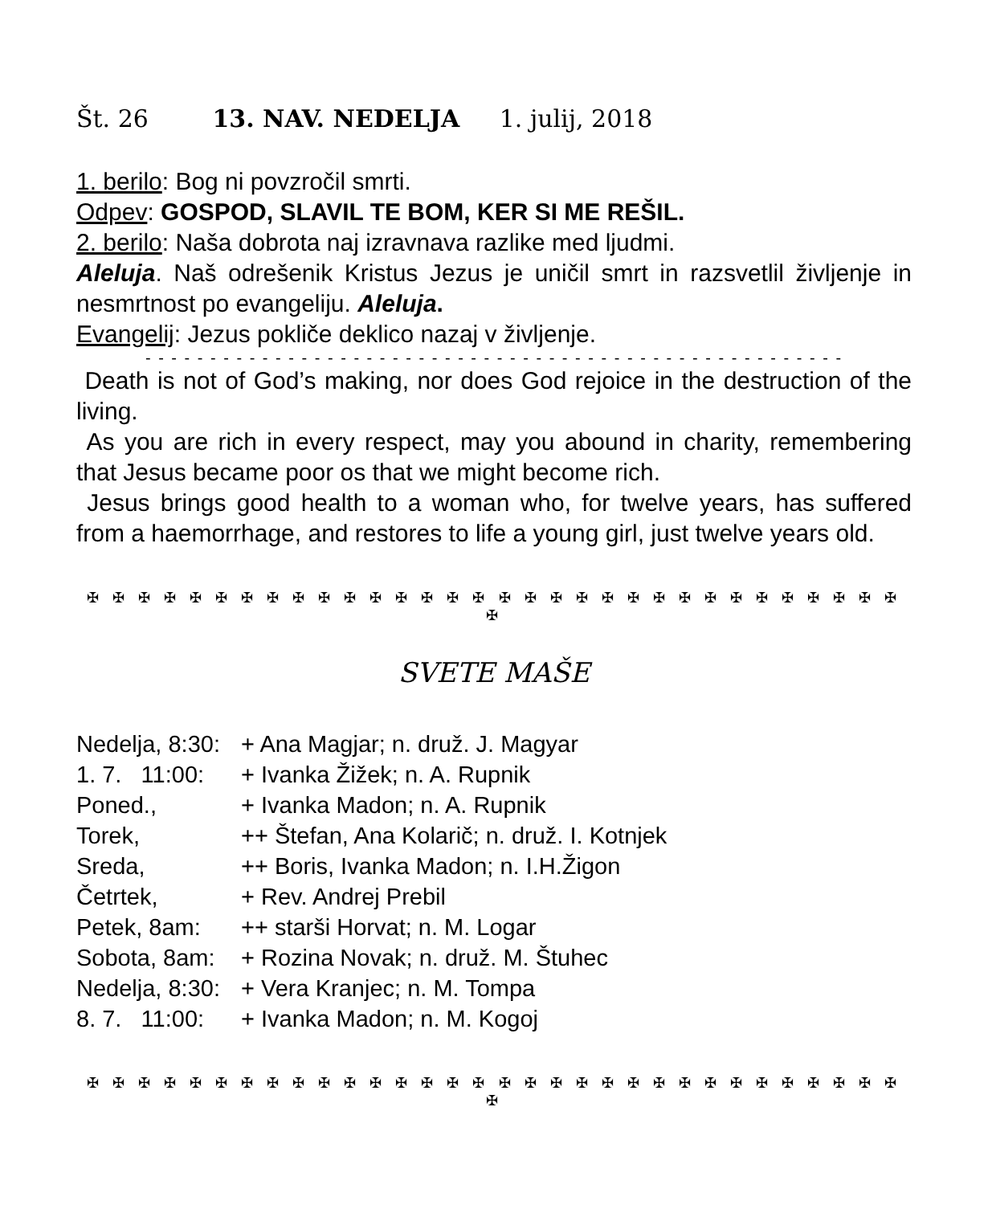Št. 26 13. NAV. NEDELJA 1. julij, 2018
1. berilo: Bog ni povzročil smrti.
Odpev: GOSPOD, SLAVIL TE BOM, KER SI ME REŠIL.
2. berilo: Naša dobrota naj izravnava razlike med ljudmi.
Aleluja. Naš odrešenik Kristus Jezus je uničil smrt in razsvetlil življenje in nesmrtnost po evangeliju. Aleluja.
Evangelij: Jezus pokliče deklico nazaj v življenje.
- - - - - - - - - - - - - - - - - - - - - - - - - - - - - - - - - - - - - - - - - - - - - - - - - - - - - -
Death is not of God’s making, nor does God rejoice in the destruction of the living.
As you are rich in every respect, may you abound in charity, remembering that Jesus became poor os that we might become rich.
Jesus brings good health to a woman who, for twelve years, has suffered from a haemorrhage, and restores to life a young girl, just twelve years old.
✠ ✠ ✠ ✠ ✠ ✠ ✠ ✠ ✠ ✠ ✠ ✠ ✠ ✠ ✠ ✠ ✠ ✠ ✠ ✠ ✠ ✠ ✠ ✠ ✠ ✠ ✠ ✠ ✠ ✠ ✠ ✠ ✠
SVETE MAŠE
| Nedelja, 8:30: | + Ana Magjar; n. druž. J. Magyar |
| 1. 7. 11:00: | + Ivanka Žižek; n. A. Rupnik |
| Poned., | + Ivanka Madon; n. A. Rupnik |
| Torek, | ++ Štefan, Ana Kolarič; n. druž. I. Kotnjek |
| Sreda, | ++ Boris, Ivanka Madon; n. I.H.Žigon |
| Četrtek, | + Rev. Andrej Prebil |
| Petek, 8am: | ++ starši Horvat; n. M. Logar |
| Sobota, 8am: | + Rozina Novak; n. druž. M. Štuhec |
| Nedelja, 8:30: | + Vera Kranjec; n. M. Tompa |
| 8. 7. 11:00: | + Ivanka Madon; n. M. Kogoj |
✠ ✠ ✠ ✠ ✠ ✠ ✠ ✠ ✠ ✠ ✠ ✠ ✠ ✠ ✠ ✠ ✠ ✠ ✠ ✠ ✠ ✠ ✠ ✠ ✠ ✠ ✠ ✠ ✠ ✠ ✠ ✠ ✠